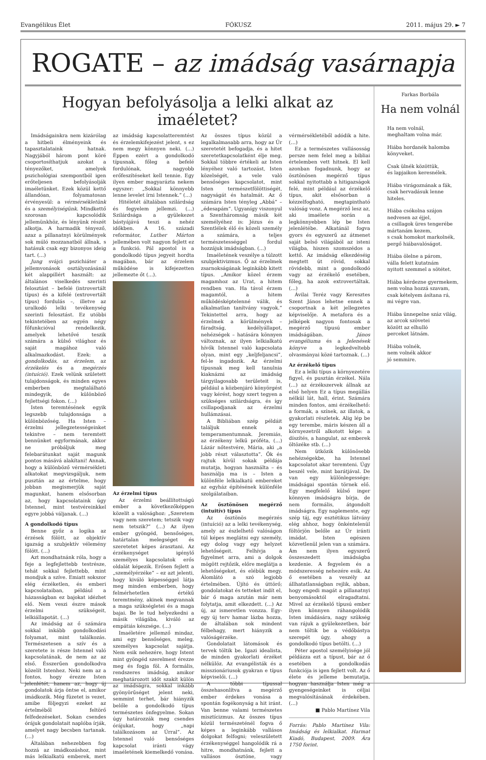Evangélikus Élet FÓKUSZ 2011. május 29. ► 7
ROGATE – az imádság vasárnapja
Hogyan befolyásolja a lelki alkat az imaéletet?
Imádságainkra nem kizárólag a hitbeli élményeink és tapasztalataink hatnak. Nagyjából három pont köré csoportosíthatjuk azokat a tényezőket, amelyek pszichológiai szempontból igen erőteljesen befolyásolják imaéletünket. Ezek közül kettő állandóan, folyamatosan érvényesül: a vérmérsékletünk és a személyiségünk. Mindkettő szorosan kapcsolódik jellemünkhöz, és lényünk részét alkotja. A harmadik tényező, azaz a pillanatnyi körülmények sok múló mozzanatból állnak, s hatásuk csak egy bizonyos ideig tart. (…)
Jung svájci pszichiáter a jellemvonások osztályozásánál két alappillért használt: az általános viselkedés szerinti felosztást – befelé (introvertált típus) és a kifelé (extrovertált típus) fordulás –, illetve az uralkodó lelki tevékenység szerinti felosztást. Ez utóbbi tekintetében az egyén négy főfunkcióval rendelkezik, amelyek lehetővé teszik számára a külső világhoz és saját magához való alkalmazkodást. Ezek: a gondolkodás, az érzelem, az érzékelés és a megérzés (intuíció). Ezek velünk született tulajdonságok, és minden egyes emberben megtalálható mindegyik, de különböző fejlettségi fokon. (…)
Isten teremtésének egyik legszebb tulajdonsága a különbözőség. Ha Isten – érzelmi jellegzetességeinket tekintve – nem teremtett bennünket egyformának, akkor ne próbáljuk meg felebarátunkat saját magunk pontos másává alakítani! Annak, hogy a különböző vérmérsékleti alkatokat megvizsgáljuk, nem pusztán az az értelme, hogy jobban megismerjük saját magunkat, hanem elsősorban az, hogy kapcsolataink úgy Istennel, mint testvéreinkkel egyre jobbá váljanak. (…)
A gondolkodó típus
Benne győz a logika az érzések fölött, az objektív igazság a szubjektív vélemény fölött. (…)
Azt mondhatnánk róla, hogy a feje a legfejlettebb testrésze, tehát sokkal fejlettebb, mint mondjuk a szíve. Emiatt sokszor elég érzéketlen, és emberi kapcsolataiban, például a házasságban ez bajokat idézhet elő. Nem veszi észre mások érzelmi szükségeit, lelkiállapotát. (…)
Az imádság az ő számára sokkal inkább gondolkodási folyamat, mint találkozás. Természetesen a szív és a szeretete is része Istennel való kapcsolatának, de nem az az első. Ésszerűen gondolkodva közelít Istenhez. Neki nem az a fontos, hogy érezze Isten jelenlétét, hanem az, hogy új gondolatok árja öntse el, amikor imádkozik. Még füzetet is vezet, amibe följegyzi ezeket az értelméből feltörő felfedezéseket. Sokan csendes órájuk gondolatait naplóba írják, amelyet nagy becsben tartanak. (…)
Általában nehezebben fog hozzá az imádkozáshoz, mint más lelkialkatú emberek, mert az imádság kapcsolatteremtést és érzelemkifejezést jelent, s ez nem megy könnyen neki. (…) Éppen ezért a gondolkodó típusnak, főleg a befelé fordulónak, nagyobb erőfeszítéseket kell tennie. Egy ilyen ember magyarázta nekem egyszer: „Sokkal könnyebb lenne levelet írni Istennek.” (…)
Hitéletét általában szilárdság és fegyelem jellemzi. (…) Szilárdsága a gyülekezet bástyájává teszi a nehéz időkben. A 16. századi reformátor, Luther Márton jellemében volt nagyon fejlett ez a funkció. Pál apostol is a gondolkodó típus jegyeit hordta magában, bár az érzelem működése is kifejezetten jellemezte őt (…).
Az érzelmi típus
Az érzelmi beállítottságú ember a következőképpen közelít a valósághoz: „Szeretem vagy nem szeretem; tetszik vagy nem tetszik?” (…) Az ilyen ember gyöngéd, bensőséges, határtalan melegséget és szeretetet képes árasztani. Az érzékenységet igénylő személyes kapcsolatok erős oldalát képezik. Erősen fejlett a „személyérzéke” – ez azt jelenti, hogy kiváló képességgel látja meg minden emberben, hogy felmérhetetlen értékű teremtmény, akinek megvannak a maga szükségletei és a maga bajai. Be le tud helyezkedni a másik világába, kiváló az empátiás készsége. (…)
Imaéletére jellemző mindaz, ami egy bensőséges, meleg, személyes kapcsolat sajátja. Nem esik nehezére, hogy Istent mint gyöngéd szerelmest érezze meg és fogja föl. A formális, rendszeres imádság, amikor meghatározott időt szakít külön az imádságra, sokkal inkább gyönyörűséget jelent neki, semmint terhet, bár hiányzik belőle a gondolkodó típus természetes önfegyelme. Sokan úgy határozzák meg csendes órájukat, hogy „napi találkozásom az Úrral”. Az Istennel való bensőséges kapcsolat iránti vágy imaéletének kiemelkedő vonása. Az összes típus közül a legalkalmasabb arra, hogy az Úr szeretetét befogadja, és a hitet szeretetkapcsolatként élje meg. Sokkal többre értékeli az Isten lényéhez való tartozást, Isten közelségét, a vele való bensőséges kapcsolatot, mint Isten természetfölöttiségét, nagyságát és hatalmát. Az ő számára Isten tényleg „Abbá” – „édesapám”. Ugyanígy viszonyul a Szentháromság másik két személyéhez is: Jézus és a Szentlélek élő és közeli személy a számára, a teljes természetességgel fordul hozzájuk imádságban. (…)
Imaéletének veszélye a túlzott szubjektivizmus. Ő az érzelmek zsarnokságának leginkább kitett típus. „Amikor közel érzem magamhoz az Urat, a hitem rendben van. Ha távol érzem magamtól, a hitem működésképtelenné válik, és alkalmatlan tanítvány vagyok.” Tekintettel arra, hogy az érzelmek a körülmények – fáradtság, kedélyállapot, nehézségek – hatására könnyen változnak, az ilyen lelkialkatú hívők Istennel való kapcsolata olyan, mint egy „keljfeljancsi”, fel-le ingadozik. Az érzelmi típusnak meg kell tanulnia kiaknázni az imádság tárgyilagosabb területeit is, például a közbenjáró könyörgést vagy kérést, hogy szert tegyen a szükséges szilárdságra, és így csillapodjanak az érzelmi hullámzásai.
A Bibliában szép példáit találjuk ennek a temperamentumnak. Jeremiás, az érzékeny lelkű próféta, (…) Lázár nőtestvére, Mária, aki „a jobb részt választotta”. Ők és rajtuk kívül sokak példája mutatja, hogyan használta – és használja ma is – Isten a különféle lelkialkatú embereket az egyház építésének különféle szolgálataiban.
Az ösztönösen megérző (intuitív) típus
Az ösztönös megérzés (intuíció) az a lelki tevékenység, amely az észlelhető valóságon túl képes meglátni egy személy, egy dolog vagy egy helyzet lehetőségeit. Felhívja a figyelmet arra, ami a dolgok mögött rejtőzik, előre meglátja a lehetőségeket, és elébük megy. Álomlátó a szó legjobb értelmében. Újító és úttörő; gondolatokat és tetteket indít el, bár ő maga azután már nem folytatja, amit elkezdett. (…) Az új, az ismeretlen vonzza. Egy-egy új terv hamar lázba hozza, de általában sok mindent félbehagy, mert hiányzik a valóságérzéke.
Gondolatait látomások és tervek töltik be. Igazi idealista, de minden gyakorlati érzéket nélkülöz. Az evangélisták és a misszionáriusok gyakran e típus képviselői. (…)
A többi típussal összehasonlítva a megérző ember érdekes vonása a spontán fogékonyság a hit iránt. Van benne valami természetes misztícizmus. Az összes típus közül természeténél fogva ő képes a leginkább vallásos dolgokat felfogni; veleszületett érzékenységgel hangolódik rá a hitre, mondhatnánk, fejlett a vallásos ösztöne, vagy vérmérsékletéből adódik a hite. (…)
Ez a természetes vallásosság persze nem felel meg a bibliai értelemben vett hitnek. El kell azonban fogadnunk, hogy az ösztönösen megérző típus sokkal nyitottabb a hitigazságok felé, mint például az érzékelő típus, akit elsősorban a kézzelfogható, megtapintható valóság vonz. A megérző lesz az, aki imaélete során a legkönnyebben lép be Isten jelenlétébe. Alkatánál fogva gyors és egyszerű az átmenet saját belső világából az isteni világba, hiszen szomszédos a kettő. Az imádság elkezdéséig megtett út rövid, sokkal rövidebb, mint a gondolkodó vagy az érzékelő esetében, főleg, ha azok extrovertáltak. (…)
Ávilai Teréz vagy Keresztes Szent János lehetne ennek a csoportnak a két jellegzetes képviselője. A metafora és a jelképek nagyon fontosak a megérző típusú ember imádságában. János evangéliuma és a Jelenések könyve a legkedveltebb olvasmányai közé tartoznak. (…)
Az érzékelő típus
Ez a lelki típus a környezetére figyel, és pusztán érzékel. Nála (…) az érzékszervek állnak az első helyen Ez a típus megállás nélkül lát, hall, érint. Számára minden fontos, ami érzékelhető: a formák, a színek, az illatok, a gyakorlati részletek. Alig lép be egy terembe, máris készen áll a környezetről alkotott képe: a díszítés, a hangulat, az emberek öltözéke stb. (…)
Nem ütközik különösebb nehézségekbe, ha Istennel kapcsolatot akar teremteni. Úgy beszél vele, mint barátjával. De van egy különlegessége: imádságai spontán törnek elő. Egy megfelelő külső inger könnyen imádságra bírja, de nem formális, átgondolt imádságra. Egy naplemente, egy szép táj, egy esztétikus látvány elég ahhoz, hogy önkéntelenül föltörjön belőle az Úr iránti imádat. Isten egészen közvetlenül jelen van a számára. Ám nem ilyen egyszerű összeszedett imádságba kezdenie. A fegyelem és a módszeresség nehezére esik. Az ő esetében a veszély az állhatatlanságban rejlik, abban, hogy engedi magát a pillanatnyi benyomásoktól elragadtatni. Mivel az érzékelő típusú ember ilyen könnyen ráhangolódik Isten imádására, nagy szükség van rájuk a gyülekezetben, bár nem töltik be a védőbástya szerepét úgy, ahogy a gondolkodó típus betölti. (…)
Péter apostol személyisége jól példázza ezt a típust, bár az ő esetében a gondolkodás funkciója is igen fejlett volt. Az ő élete és jelleme bemutatja, hogyan használja Isten még a gyengeségeinket is céljai megvalósításának érdekében. (…)
■ Pablo Martínez Vila
Forrás: Pablo Martínez Vila: Imádság és lelkialkat. Harmat Kiadó, Budapest, 2009. Ára 1750 forint.
Farkas Borbála
Ha nem volnál
Ha nem volnál,
meghaltam volna már.
Hiába hordanék halomba könyveket.
Csak ülnék közöttük,
és lapjaikon keresnélek.
Hiába virágoznának a fák,
csak hervadásuk lenne hiteles.
Hiába csókolna szájon
nedvesen az éjjel,
a csillagok üres tengerébe
mártanám kezem,
s csak homokot markolnék,
pergő hiábavalóságot.
Hiába ölelne a párom,
válla felett kutatnám
nyitott szemmel a sötétet.
Hiába kérdezne gyermekem,
nem volna hozzá szavam,
csak kételyem ásítana rá,
mi végre van.
Hiába ünnepelne száz világ,
az arcok szövetei
között az elhulló
perceket látnám.
Hiába volnék,
nem volnék akkor
jó semmire.